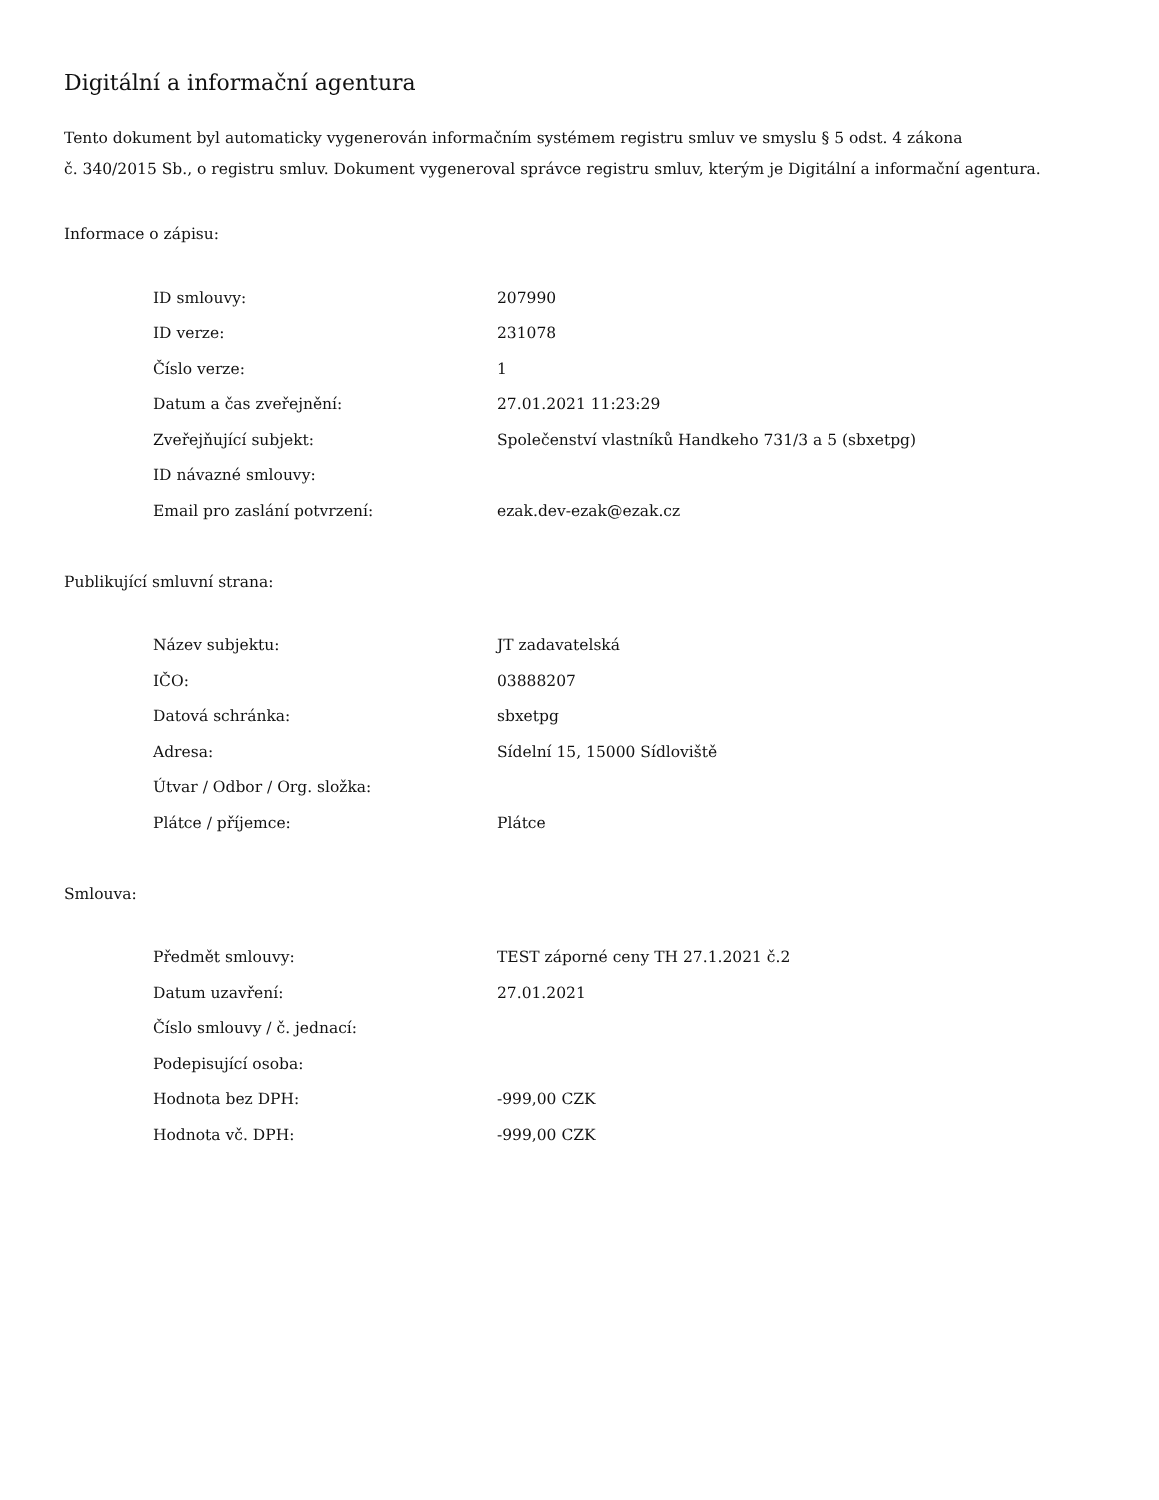Digitální a informační agentura
Tento dokument byl automaticky vygenerován informačním systémem registru smluv ve smyslu § 5 odst. 4 zákona
č. 340/2015 Sb., o registru smluv. Dokument vygeneroval správce registru smluv, kterým je Digitální a informační agentura.
Informace o zápisu:
| ID smlouvy: | 207990 |
| ID verze: | 231078 |
| Číslo verze: | 1 |
| Datum a čas zveřejnění: | 27.01.2021 11:23:29 |
| Zveřejňující subjekt: | Společenství vlastníků Handkeho 731/3 a 5 (sbxetpg) |
| ID návazné smlouvy: | |
| Email pro zaslání potvrzení: | ezak.dev-ezak@ezak.cz |
Publikující smluvní strana:
| Název subjektu: | JT zadavatelská |
| IČO: | 03888207 |
| Datová schránka: | sbxetpg |
| Adresa: | Sídelní 15, 15000 Sídloviště |
| Útvar / Odbor / Org. složka: | |
| Plátce / příjemce: | Plátce |
Smlouva:
| Předmět smlouvy: | TEST záporné ceny TH 27.1.2021 č.2 |
| Datum uzavření: | 27.01.2021 |
| Číslo smlouvy / č. jednací: | |
| Podepisující osoba: | |
| Hodnota bez DPH: | -999,00 CZK |
| Hodnota vč. DPH: | -999,00 CZK |